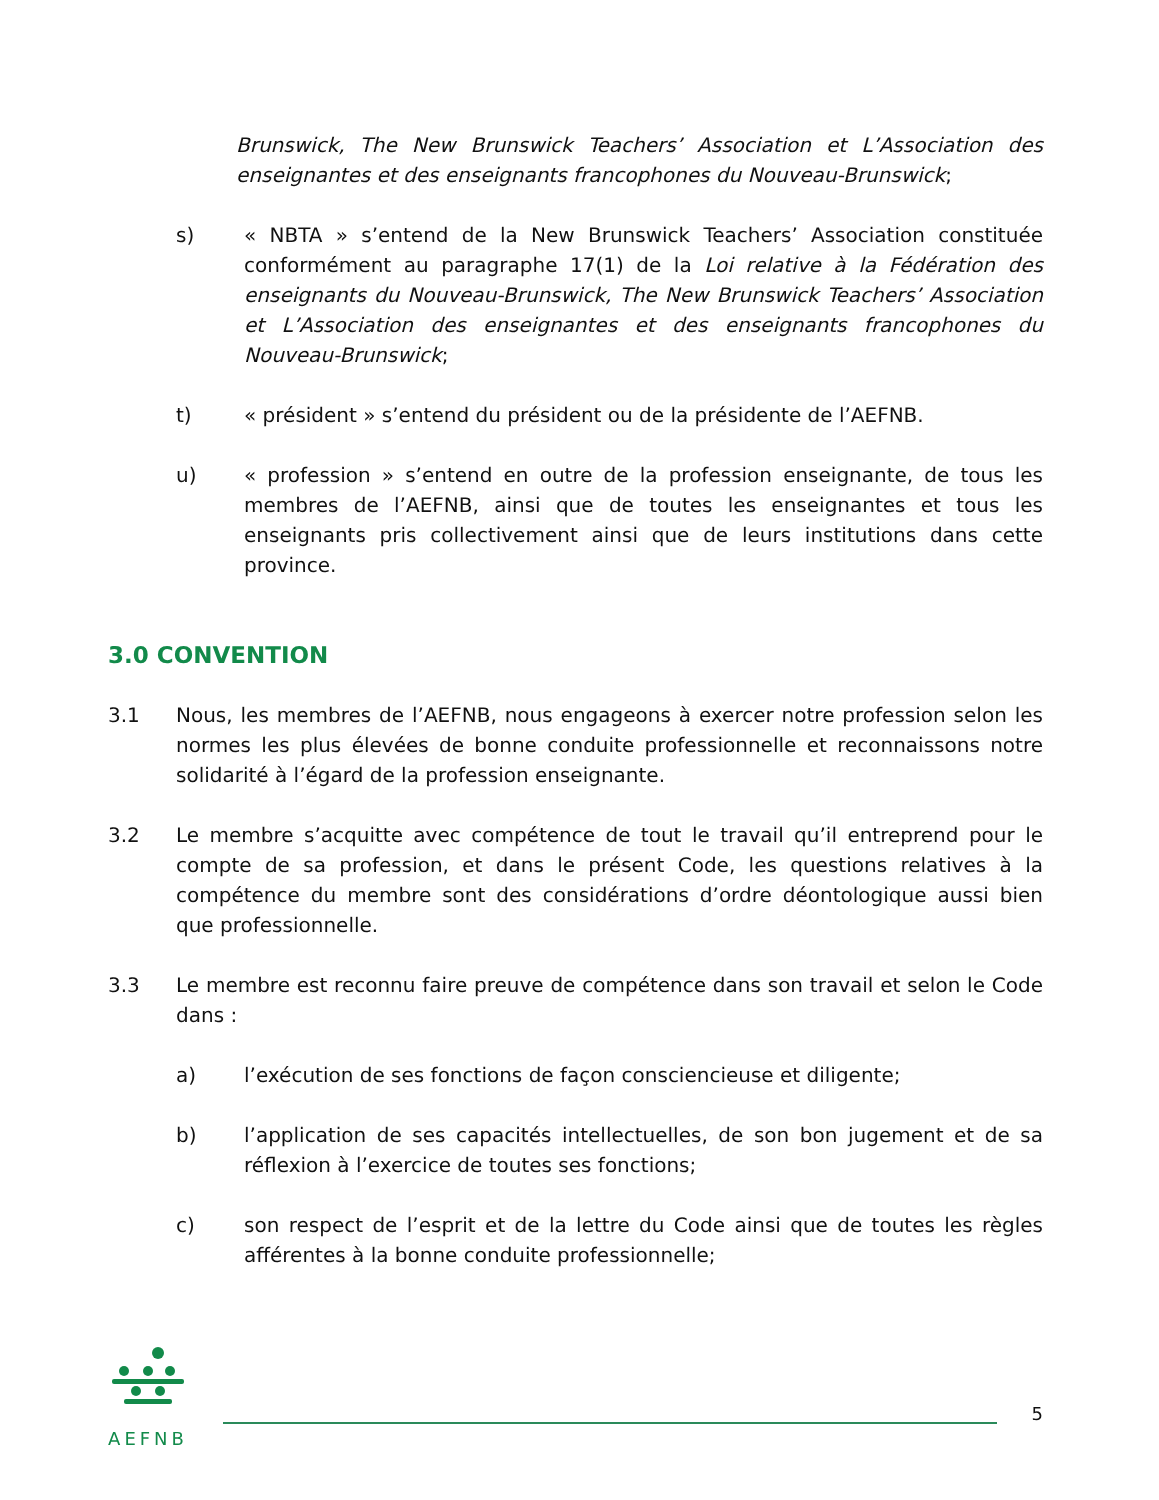Brunswick, The New Brunswick Teachers’ Association et L’Association des enseignantes et des enseignants francophones du Nouveau-Brunswick;
s) « NBTA » s’entend de la New Brunswick Teachers’ Association constituée conformément au paragraphe 17(1) de la Loi relative à la Fédération des enseignants du Nouveau-Brunswick, The New Brunswick Teachers’ Association et L’Association des enseignantes et des enseignants francophones du Nouveau-Brunswick;
t) « président » s’entend du président ou de la présidente de l’AEFNB.
u) « profession » s’entend en outre de la profession enseignante, de tous les membres de l’AEFNB, ainsi que de toutes les enseignantes et tous les enseignants pris collectivement ainsi que de leurs institutions dans cette province.
3.0 CONVENTION
3.1 Nous, les membres de l’AEFNB, nous engageons à exercer notre profession selon les normes les plus élevées de bonne conduite professionnelle et reconnaissons notre solidarité à l’égard de la profession enseignante.
3.2 Le membre s’acquitte avec compétence de tout le travail qu’il entreprend pour le compte de sa profession, et dans le présent Code, les questions relatives à la compétence du membre sont des considérations d’ordre déontologique aussi bien que professionnelle.
3.3 Le membre est reconnu faire preuve de compétence dans son travail et selon le Code dans :
a) l’exécution de ses fonctions de façon consciencieuse et diligente;
b) l’application de ses capacités intellectuelles, de son bon jugement et de sa réflexion à l’exercice de toutes ses fonctions;
c) son respect de l’esprit et de la lettre du Code ainsi que de toutes les règles afférentes à la bonne conduite professionnelle;
AEFNB
5